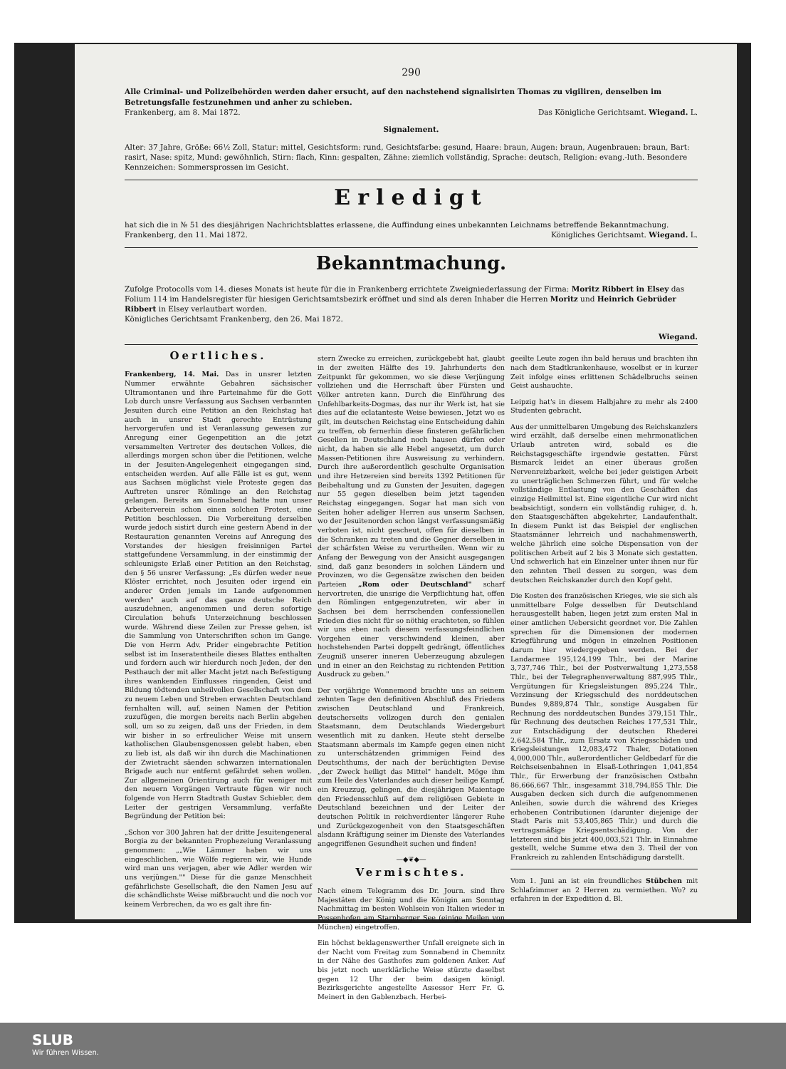290
Alle Criminal- und Polizeibehörden werden daher ersucht, auf den nachstehend signalisirten Thomas zu vigiliren, denselben im Betretungsfalle festzunehmen und anher zu schieben.
Frankenberg, am 8. Mai 1872. Das Königliche Gerichtsamt. Wiegand. L.
Signalement.
Alter: 37 Jahre, Größe: 66½ Zoll, Statur: mittel, Gesichtsform: rund, Gesichtsfarbe: gesund, Haare: braun, Augen: braun, Augenbrauen: braun, Bart: rasirt, Nase: spitz, Mund: gewöhnlich, Stirn: flach, Kinn: gespalten, Zähne: ziemlich vollständig, Sprache: deutsch, Religion: evang.-luth. Besondere Kennzeichen: Sommersprossen im Gesicht.
Erledigt
hat sich die in № 51 des diesjährigen Nachrichtsblattes erlassene, die Auffindung eines unbekannten Leichnams betreffende Bekanntmachung.
Frankenberg, den 11. Mai 1872. Königliches Gerichtsamt. Wiegand. L.
Bekanntmachung.
Zufolge Protocolls vom 14. dieses Monats ist heute für die in Frankenberg errichtete Zweigniederlassung der Firma: Moritz Ribbert in Elsey das Folium 114 im Handelsregister für hiesigen Gerichtsamtsbezirk eröffnet und sind als deren Inhaber die Herren Moritz und Heinrich Gebrüder Ribbert in Elsey verlautbart worden.
Königliches Gerichtsamt Frankenberg, den 26. Mai 1872.
Wiegand.
Oertliches.
Frankenberg, 14. Mai. Das in unsrer letzten Nummer erwähnte Gebahren sächsischer Ultramontanen und ihre Parteinahme für die Gott Lob durch unsre Verfassung aus Sachsen verbannten Jesuiten durch eine Petition an den Reichstag hat auch in unsrer Stadt gerechte Entrüstung hervorgerufen und ist Veranlassung gewesen zur Anregung einer Gegenpetition an die jetzt versammelten Vertreter des deutschen Volkes, die allerdings morgen schon über die Petitionen, welche in der Jesuiten-Angelegenheit eingegangen sind, entscheiden werden. Auf alle Fälle ist es gut, wenn aus Sachsen möglichst viele Proteste gegen das Auftreten unsrer Römlinge an den Reichstag gelangen. Bereits am Sonnabend hatte nun unser Arbeiterverein schon einen solchen Protest, eine Petition beschlossen. Die Vorbereitung derselben wurde jedoch sistirt durch eine gestern Abend in der Restauration genannten Vereins auf Anregung des Vorstandes der hiesigen freisinnigen Partei stattgefundene Versammlung, in der einstimmig der schleunigste Erlaß einer Petition an den Reichstag, den § 56 unsrer Verfassung: „Es dürfen weder neue Klöster errichtet, noch Jesuiten oder irgend ein anderer Orden jemals im Lande aufgenommen werden" auch auf das ganze deutsche Reich auszudehnen, angenommen und deren sofortige Circulation behufs Unterzeichnung beschlossen wurde. Während diese Zeilen zur Presse gehen, ist die Sammlung von Unterschriften schon im Gange. Die von Herrn Adv. Prider eingebrachte Petition selbst ist im Inseratentheile dieses Blattes enthalten und fordern auch wir hierdurch noch Jeden, der den Pesthauch der mit aller Macht jetzt nach Befestigung ihres wankenden Einflusses ringenden, Geist und Bildung tödtenden unheilvollen Gesellschaft von dem zu neuem Leben und Streben erwachten Deutschland fernhalten will, auf, seinen Namen der Petition zuzufügen, die morgen bereits nach Berlin abgehen soll, um so zu zeigen, daß uns der Frieden, in dem wir bisher in so erfreulicher Weise mit unsern katholischen Glaubensgenossen gelebt haben, eben zu lieb ist, als daß wir ihn durch die Machinationen der Zwietracht säenden schwarzen internationalen Brigade auch nur entfernt gefährdet sehen wollen. Zur allgemeinen Orientirung auch für weniger mit den neuern Vorgängen Vertraute fügen wir noch folgende von Herrn Stadtrath Gustav Schiebler, dem Leiter der gestrigen Versammlung, verfaßte Begründung der Petition bei:
„Schon vor 300 Jahren hat der dritte Jesuitengeneral Borgia zu der bekannten Prophezeiung Veranlassung genommen: „„Wie Lämmer haben wir uns eingeschlichen, wie Wölfe regieren wir, wie Hunde wird man uns verjagen, aber wie Adler werden wir uns verjüngen."" Diese für die ganze Menschheit gefährlichste Gesellschaft, die den Namen Jesu auf die schändlichste Weise mißbraucht und die noch vor keinem Verbrechen, da wo es galt ihre fin-
stern Zwecke zu erreichen, zurückgebebt hat, glaubt in der zweiten Hälfte des 19. Jahrhunderts den Zeitpunkt für gekommen, wo sie diese Verjüngung vollziehen und die Herrschaft über Fürsten und Völker antreten kann. Durch die Einführung des Unfehlbarkeits-Dogmas, das nur ihr Werk ist, hat sie dies auf die eclatanteste Weise bewiesen. Jetzt wo es gilt, im deutschen Reichstag eine Entscheidung dahin zu treffen, ob fernerhin diese finsteren gefährlichen Gesellen in Deutschland noch hausen dürfen oder nicht, da haben sie alle Hebel angesetzt, um durch Massen-Petitionen ihre Ausweisung zu verhindern. Durch ihre außerordentlich geschulte Organisation und ihre Hetzereien sind bereits 1392 Petitionen für Beibehaltung und zu Gunsten der Jesuiten, dagegen nur 55 gegen dieselben beim jetzt tagenden Reichstag eingegangen. Sogar hat man sich von Seiten hoher adeliger Herren aus unserm Sachsen, wo der Jesuitenorden schon längst verfassungsmäßig verboten ist, nicht gescheut, offen für dieselben in die Schranken zu treten und die Gegner derselben in der schärfsten Weise zu verurtheilen. Wenn wir zu Anfang der Bewegung von der Ansicht ausgegangen sind, daß ganz besonders in solchen Ländern und Provinzen, wo die Gegensätze zwischen den beiden Parteien „Rom oder Deutschland" scharf hervortreten, die unsrige die Verpflichtung hat, offen den Römlingen entgegenzutreten, wir aber in Sachsen bei dem herrschenden confessionellen Frieden dies nicht für so nöthig erachteten, so fühlen wir uns eben nach diesem verfassungsfeindlichen Vorgehen einer verschwindend kleinen, aber hochstehenden Partei doppelt gedrängt, öffentliches Zeugniß unserer inneren Ueberzeugung abzulegen und in einer an den Reichstag zu richtenden Petition Ausdruck zu geben."
Der vorjährige Wonnemond brachte uns an seinem zehnten Tage den definitiven Abschluß des Friedens zwischen Deutschland und Frankreich, deutscherseits vollzogen durch den genialen Staatsmann, dem Deutschlands Wiedergeburt wesentlich mit zu danken. Heute steht derselbe Staatsmann abermals im Kampfe gegen einen nicht zu unterschätzenden grimmigen Feind des Deutschthums, der nach der berüchtigten Devise „der Zweck heiligt das Mittel" handelt. Möge ihm zum Heile des Vaterlandes auch dieser heilige Kampf, ein Kreuzzug, gelingen, die diesjährigen Maientage den Friedensschluß auf dem religiösen Gebiete in Deutschland bezeichnen und der Leiter der deutschen Politik in reichverdienter längerer Ruhe und Zurückgezogenheit von den Staatsgeschäften alsdann Kräftigung seiner im Dienste des Vaterlandes angegriffenen Gesundheit suchen und finden!
—◆❦◆—
Vermischtes.
Nach einem Telegramm des Dr. Journ. sind Ihre Majestäten der König und die Königin am Sonntag Nachmittag im besten Wohlsein von Italien wieder in Possenhofen am Starnberger See (einige Meilen von München) eingetroffen.
Ein höchst beklagenswerther Unfall ereignete sich in der Nacht vom Freitag zum Sonnabend in Chemnitz in der Nähe des Gasthofes zum goldenen Anker. Auf bis jetzt noch unerklärliche Weise stürzte daselbst gegen 12 Uhr der beim dasigen königl. Bezirksgerichte angestellte Assessor Herr Fr. G. Meinert in den Gablenzbach. Herbei-
geeilte Leute zogen ihn bald heraus und brachten ihn nach dem Stadtkrankenhause, woselbst er in kurzer Zeit infolge eines erlittenen Schädelbruchs seinen Geist aushauchte.
Leipzig hat's in diesem Halbjahre zu mehr als 2400 Studenten gebracht.
Aus der unmittelbaren Umgebung des Reichskanzlers wird erzählt, daß derselbe einen mehrmonatlichen Urlaub antreten wird, sobald es die Reichstagsgeschäfte irgendwie gestatten. Fürst Bismarck leidet an einer überaus großen Nervenreizbarkeit, welche bei jeder geistigen Arbeit zu unerträglichen Schmerzen führt, und für welche vollständige Entlastung von den Geschäften das einzige Heilmittel ist. Eine eigentliche Cur wird nicht beabsichtigt, sondern ein vollständig ruhiger, d. h. den Staatsgeschäften abgekehrter, Landaufenthalt. In diesem Punkt ist das Beispiel der englischen Staatsmänner lehrreich und nachahmenswerth, welche jährlich eine solche Dispensation von der politischen Arbeit auf 2 bis 3 Monate sich gestatten. Und schwerlich hat ein Einzelner unter ihnen nur für den zehnten Theil dessen zu sorgen, was dem deutschen Reichskanzler durch den Kopf geht.
Die Kosten des französischen Krieges, wie sie sich als unmittelbare Folge desselben für Deutschland herausgestellt haben, liegen jetzt zum ersten Mal in einer amtlichen Uebersicht geordnet vor. Die Zahlen sprechen für die Dimensionen der modernen Kriegführung und mögen in einzelnen Positionen darum hier wiedergegeben werden. Bei der Landarmee 195,124,199 Thlr., bei der Marine 3,737,746 Thlr., bei der Postverwaltung 1,273,558 Thlr., bei der Telegraphenverwaltung 887,995 Thlr., Vergütungen für Kriegsleistungen 895,224 Thlr., Verzinsung der Kriegsschuld des norddeutschen Bundes 9,889,874 Thlr., sonstige Ausgaben für Rechnung des norddeutschen Bundes 379,151 Thlr., für Rechnung des deutschen Reiches 177,531 Thlr., zur Entschädigung der deutschen Rhederei 2,642,584 Thlr., zum Ersatz von Kriegsschäden und Kriegsleistungen 12,083,472 Thaler, Dotationen 4,000,000 Thlr., außerordentlicher Geldbedarf für die Reichseisenbahnen in Elsaß-Lothringen 1,041,854 Thlr., für Erwerbung der französischen Ostbahn 86,666,667 Thlr., insgesammt 318,794,855 Thlr. Die Ausgaben decken sich durch die aufgenommenen Anleihen, sowie durch die während des Krieges erhobenen Contributionen (darunter diejenige der Stadt Paris mit 53,405,865 Thlr.) und durch die vertragsmäßige Kriegsentschädigung. Von der letzteren sind bis jetzt 400,003,521 Thlr. in Einnahme gestellt, welche Summe etwa den 3. Theil der von Frankreich zu zahlenden Entschädigung darstellt.
Vom 1. Juni an ist ein freundliches Stübchen mit Schlafzimmer an 2 Herren zu vermiethen. Wo? zu erfahren in der Expedition d. Bl.
SLUB
Wir führen Wissen.